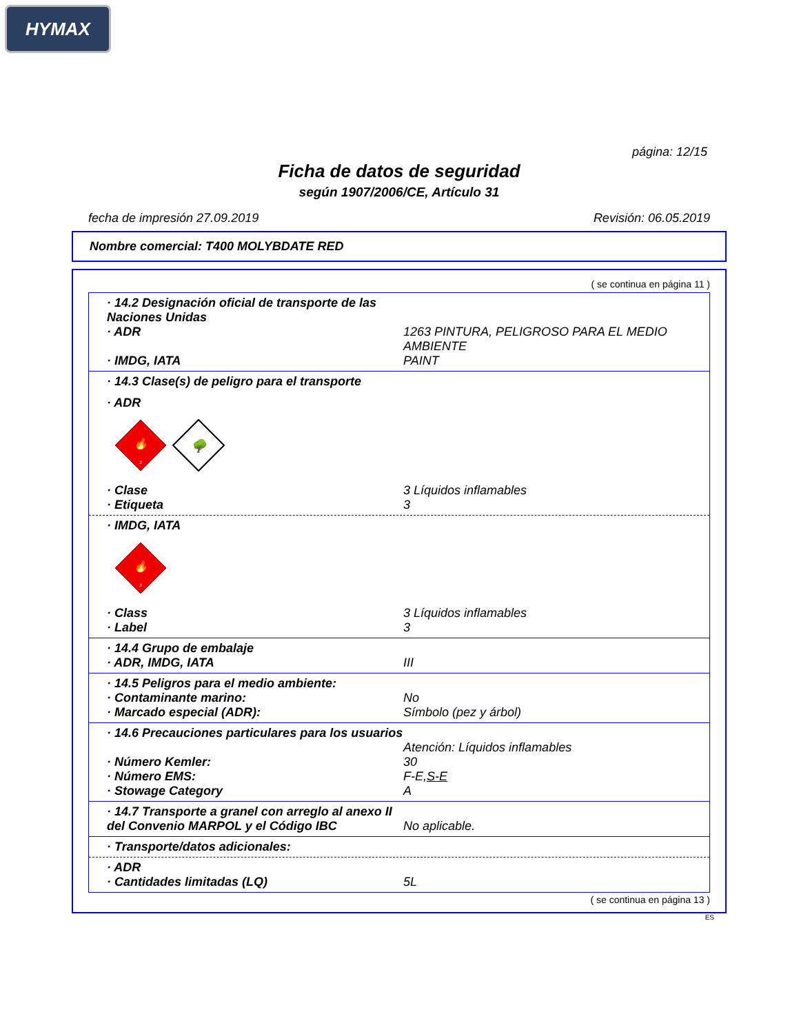HYMAX
página: 12/15
Ficha de datos de seguridad
según 1907/2006/CE, Artículo 31
fecha de impresión 27.09.2019 Revisión: 06.05.2019
Nombre comercial: T400 MOLYBDATE RED
( se continua en página 11 )
· 14.2 Designación oficial de transporte de las Naciones Unidas
· ADR 1263 PINTURA, PELIGROSO PARA EL MEDIO AMBIENTE
· IMDG, IATA PAINT
· 14.3 Clase(s) de peligro para el transporte
· ADR
🔥
3
🌳
· Clase 3 Líquidos inflamables
· Etiqueta 3
· IMDG, IATA
🔥
3
· Class 3 Líquidos inflamables
· Label 3
· 14.4 Grupo de embalaje
· ADR, IMDG, IATA III
· 14.5 Peligros para el medio ambiente:
· Contaminante marino: No
· Marcado especial (ADR): Símbolo (pez y árbol)
· 14.6 Precauciones particulares para los usuarios
Atención: Líquidos inflamables
· Número Kemler: 30
· Número EMS: F-E,S-E
· Stowage Category A
· 14.7 Transporte a granel con arreglo al anexo II del Convenio MARPOL y el Código IBC
No aplicable.
· Transporte/datos adicionales:
· ADR
· Cantidades limitadas (LQ) 5L
( se continua en página 13 )
ES